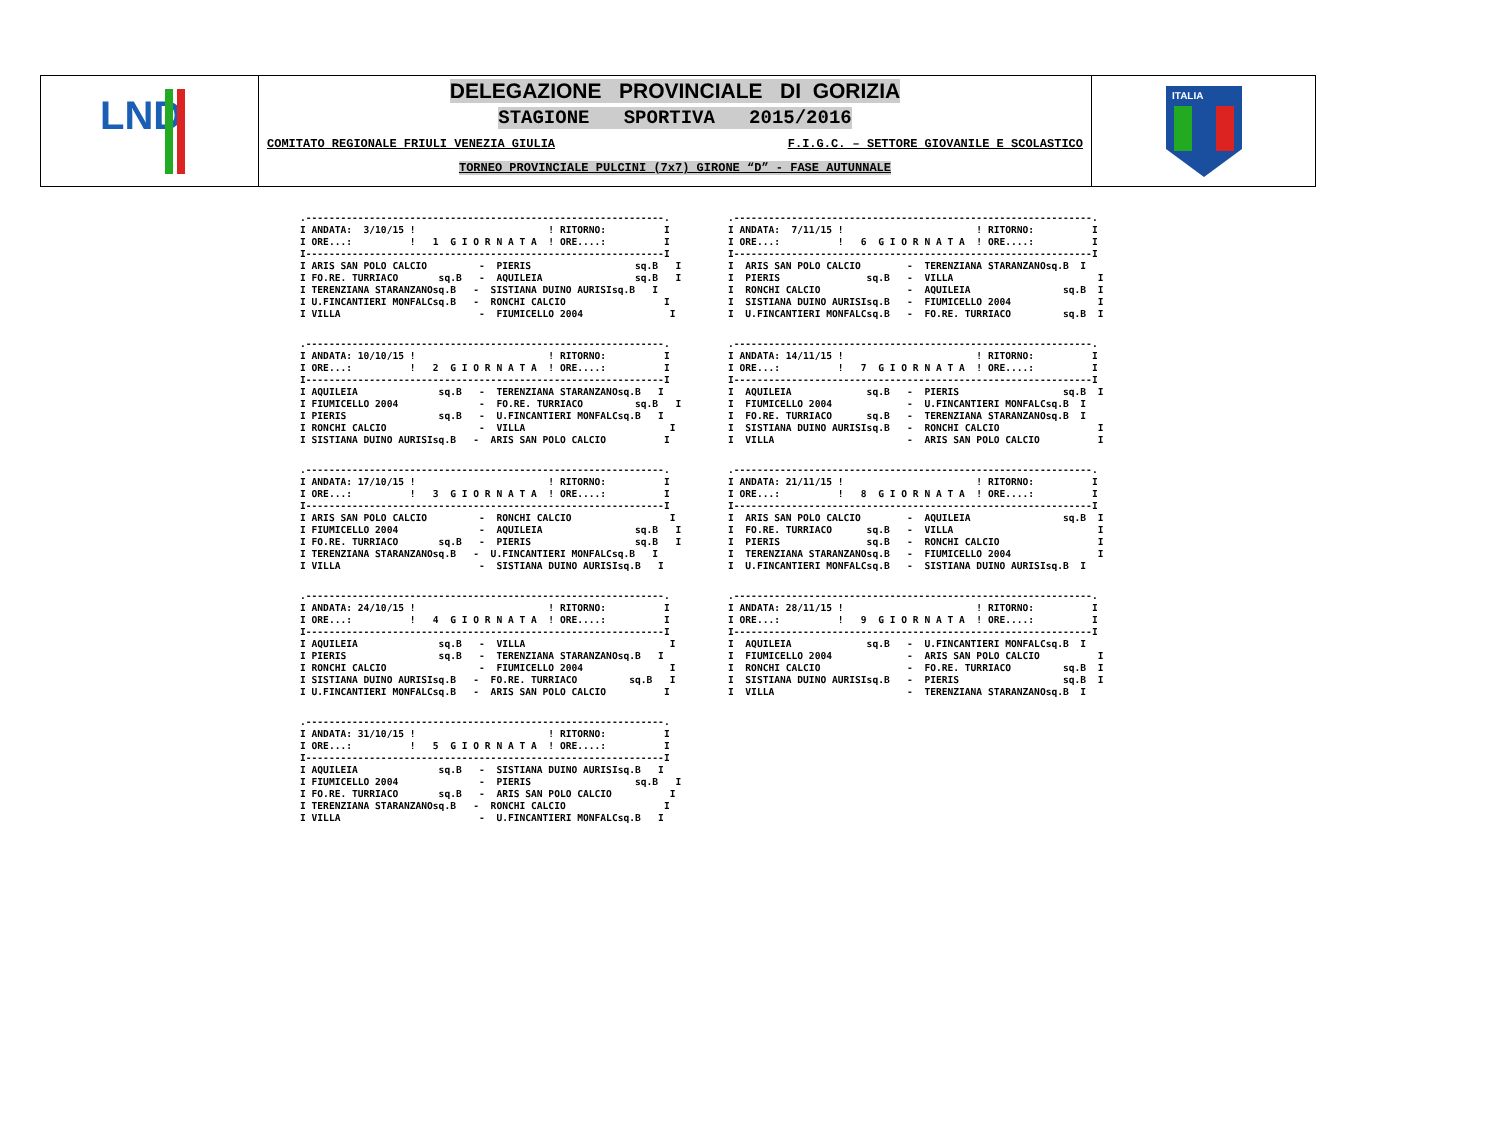LND
DELEGAZIONE PROVINCIALE DI GORIZIA
STAGIONE SPORTIVA 2015/2016
COMITATO REGIONALE FRIULI VENEZIA GIULIA F.I.G.C. – SETTORE GIOVANILE E SCOLASTICO
TORNEO PROVINCIALE PULCINI (7x7) GIRONE “D” - FASE AUTUNNALE
ITALIA
.--------------------------------------------------------------.
I ANDATA:  3/10/15 !                       ! RITORNO:          I
I ORE...:          !   1  G I O R N A T A  ! ORE....:          I
I--------------------------------------------------------------I
I ARIS SAN POLO CALCIO         -  PIERIS                  sq.B   I
I FO.RE. TURRIACO       sq.B   -  AQUILEIA                sq.B   I
I TERENZIANA STARANZANOsq.B   -  SISTIANA DUINO AURISIsq.B   I
I U.FINCANTIERI MONFALCsq.B   -  RONCHI CALCIO                 I
I VILLA                        -  FIUMICELLO 2004               I
.--------------------------------------------------------------.
I ANDATA:  7/11/15 !                       ! RITORNO:          I
I ORE...:          !   6  G I O R N A T A  ! ORE....:          I
I--------------------------------------------------------------I
I  ARIS SAN POLO CALCIO        -  TERENZIANA STARANZANOsq.B  I
I  PIERIS               sq.B   -  VILLA                         I
I  RONCHI CALCIO               -  AQUILEIA                sq.B  I
I  SISTIANA DUINO AURISIsq.B   -  FIUMICELLO 2004               I
I  U.FINCANTIERI MONFALCsq.B   -  FO.RE. TURRIACO         sq.B  I
.--------------------------------------------------------------.
I ANDATA: 10/10/15 !                       ! RITORNO:          I
I ORE...:          !   2  G I O R N A T A  ! ORE....:          I
I--------------------------------------------------------------I
I AQUILEIA              sq.B   -  TERENZIANA STARANZANOsq.B   I
I FIUMICELLO 2004              -  FO.RE. TURRIACO         sq.B   I
I PIERIS                sq.B   -  U.FINCANTIERI MONFALCsq.B   I
I RONCHI CALCIO                -  VILLA                         I
I SISTIANA DUINO AURISIsq.B   -  ARIS SAN POLO CALCIO          I
.--------------------------------------------------------------.
I ANDATA: 14/11/15 !                       ! RITORNO:          I
I ORE...:          !   7  G I O R N A T A  ! ORE....:          I
I--------------------------------------------------------------I
I  AQUILEIA             sq.B   -  PIERIS                  sq.B  I
I  FIUMICELLO 2004             -  U.FINCANTIERI MONFALCsq.B  I
I  FO.RE. TURRIACO      sq.B   -  TERENZIANA STARANZANOsq.B  I
I  SISTIANA DUINO AURISIsq.B   -  RONCHI CALCIO                 I
I  VILLA                       -  ARIS SAN POLO CALCIO          I
.--------------------------------------------------------------.
I ANDATA: 17/10/15 !                       ! RITORNO:          I
I ORE...:          !   3  G I O R N A T A  ! ORE....:          I
I--------------------------------------------------------------I
I ARIS SAN POLO CALCIO         -  RONCHI CALCIO                 I
I FIUMICELLO 2004              -  AQUILEIA                sq.B   I
I FO.RE. TURRIACO       sq.B   -  PIERIS                  sq.B   I
I TERENZIANA STARANZANOsq.B   -  U.FINCANTIERI MONFALCsq.B   I
I VILLA                        -  SISTIANA DUINO AURISIsq.B   I
.--------------------------------------------------------------.
I ANDATA: 21/11/15 !                       ! RITORNO:          I
I ORE...:          !   8  G I O R N A T A  ! ORE....:          I
I--------------------------------------------------------------I
I  ARIS SAN POLO CALCIO        -  AQUILEIA                sq.B  I
I  FO.RE. TURRIACO      sq.B   -  VILLA                         I
I  PIERIS               sq.B   -  RONCHI CALCIO                 I
I  TERENZIANA STARANZANOsq.B   -  FIUMICELLO 2004               I
I  U.FINCANTIERI MONFALCsq.B   -  SISTIANA DUINO AURISIsq.B  I
.--------------------------------------------------------------.
I ANDATA: 24/10/15 !                       ! RITORNO:          I
I ORE...:          !   4  G I O R N A T A  ! ORE....:          I
I--------------------------------------------------------------I
I AQUILEIA              sq.B   -  VILLA                         I
I PIERIS                sq.B   -  TERENZIANA STARANZANOsq.B   I
I RONCHI CALCIO                -  FIUMICELLO 2004               I
I SISTIANA DUINO AURISIsq.B   -  FO.RE. TURRIACO         sq.B   I
I U.FINCANTIERI MONFALCsq.B   -  ARIS SAN POLO CALCIO          I
.--------------------------------------------------------------.
I ANDATA: 28/11/15 !                       ! RITORNO:          I
I ORE...:          !   9  G I O R N A T A  ! ORE....:          I
I--------------------------------------------------------------I
I  AQUILEIA             sq.B   -  U.FINCANTIERI MONFALCsq.B  I
I  FIUMICELLO 2004             -  ARIS SAN POLO CALCIO          I
I  RONCHI CALCIO               -  FO.RE. TURRIACO         sq.B  I
I  SISTIANA DUINO AURISIsq.B   -  PIERIS                  sq.B  I
I  VILLA                       -  TERENZIANA STARANZANOsq.B  I
.--------------------------------------------------------------.
I ANDATA: 31/10/15 !                       ! RITORNO:          I
I ORE...:          !   5  G I O R N A T A  ! ORE....:          I
I--------------------------------------------------------------I
I AQUILEIA              sq.B   -  SISTIANA DUINO AURISIsq.B   I
I FIUMICELLO 2004              -  PIERIS                  sq.B   I
I FO.RE. TURRIACO       sq.B   -  ARIS SAN POLO CALCIO          I
I TERENZIANA STARANZANOsq.B   -  RONCHI CALCIO                 I
I VILLA                        -  U.FINCANTIERI MONFALCsq.B   I